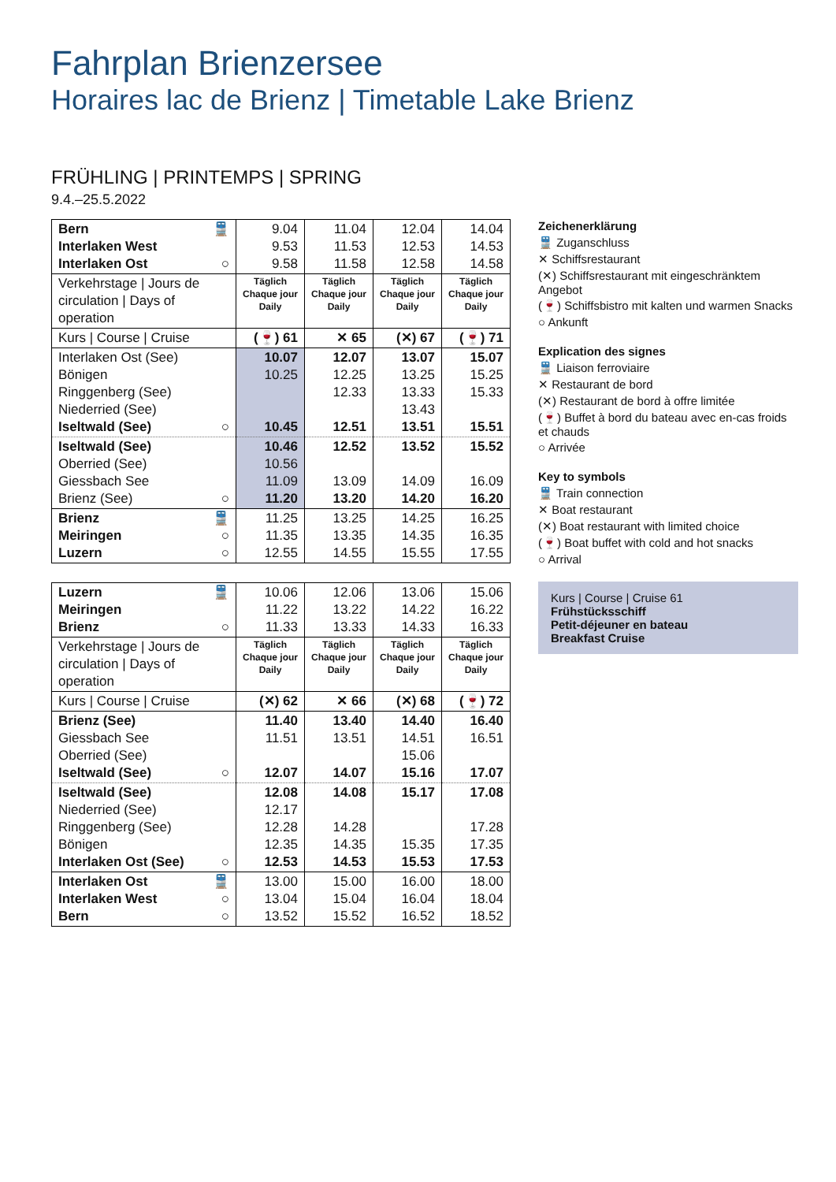Fahrplan Brienzersee
Horaires lac de Brienz | Timetable Lake Brienz
FRÜHLING | PRINTEMPS | SPRING
9.4.–25.5.2022
| Bern 🚆 Interlaken West Interlaken Ost ○ | 9.04 9.53 9.58 | 11.04 11.53 11.58 | 12.04 12.53 12.58 | 14.04 14.53 14.58 |
| Verkehrstage / Jours de circulation / Days of operation | Täglich Chaque jour Daily | Täglich Chaque jour Daily | Täglich Chaque jour Daily | Täglich Chaque jour Daily |
| Kurs / Course / Cruise | (🍷) 61 | ✕ 65 | (✕) 67 | (🍷) 71 |
| Interlaken Ost (See) Bönigen Ringgenberg (See) Niederried (See) Iseltwald (See) ○ | 10.07 10.25 10.45 | 12.07 12.25 12.33 12.51 | 13.07 13.25 13.33 13.43 13.51 | 15.07 15.25 15.33 15.51 |
| Iseltwald (See) Oberried (See) Giessbach See Brienz (See) ○ | 10.46 10.56 11.09 11.20 | 12.52 13.09 13.20 | 13.52 14.09 14.20 | 15.52 16.09 16.20 |
| Brienz 🚆 Meiringen ○ Luzern ○ | 11.25 11.35 12.55 | 13.25 13.35 14.55 | 14.25 14.35 15.55 | 16.25 16.35 17.55 |
| Luzern 🚆 Meiringen Brienz ○ | 10.06 11.22 11.33 | 12.06 13.22 13.33 | 13.06 14.22 14.33 | 15.06 16.22 16.33 |
| Verkehrstage / Jours de circulation / Days of operation | Täglich Chaque jour Daily | Täglich Chaque jour Daily | Täglich Chaque jour Daily | Täglich Chaque jour Daily |
| Kurs / Course / Cruise | (✕) 62 | ✕ 66 | (✕) 68 | (🍷) 72 |
| Brienz (See) Giessbach See Oberried (See) Iseltwald (See) ○ | 11.40 11.51 12.07 | 13.40 13.51 14.07 | 14.40 14.51 15.06 15.16 | 16.40 16.51 17.07 |
| Iseltwald (See) Niederried (See) Ringgenberg (See) Bönigen Interlaken Ost (See) ○ | 12.08 12.17 12.28 12.35 12.53 | 14.08 14.28 14.35 14.53 | 15.17 15.35 15.53 | 17.08 17.28 17.35 17.53 |
| Interlaken Ost 🚆 Interlaken West ○ Bern ○ | 13.00 13.04 13.52 | 15.00 15.04 15.52 | 16.00 16.04 16.52 | 18.00 18.04 18.52 |
Zeichenerklärung
🚆 Zuganschluss
✕ Schiffsrestaurant
(✕) Schiffsrestaurant mit eingeschränktem Angebot
(🍷) Schiffsbistro mit kalten und warmen Snacks
○ Ankunft
Explication des signes
🚆 Liaison ferroviaire
✕ Restaurant de bord
(✕) Restaurant de bord à offre limitée
(🍷) Buffet à bord du bateau avec en-cas froids et chauds
○ Arrivée
Key to symbols
🚆 Train connection
✕ Boat restaurant
(✕) Boat restaurant with limited choice
(🍷) Boat buffet with cold and hot snacks
○ Arrival
Kurs | Course | Cruise 61
Frühstücksschiff
Petit-déjeuner en bateau
Breakfast Cruise